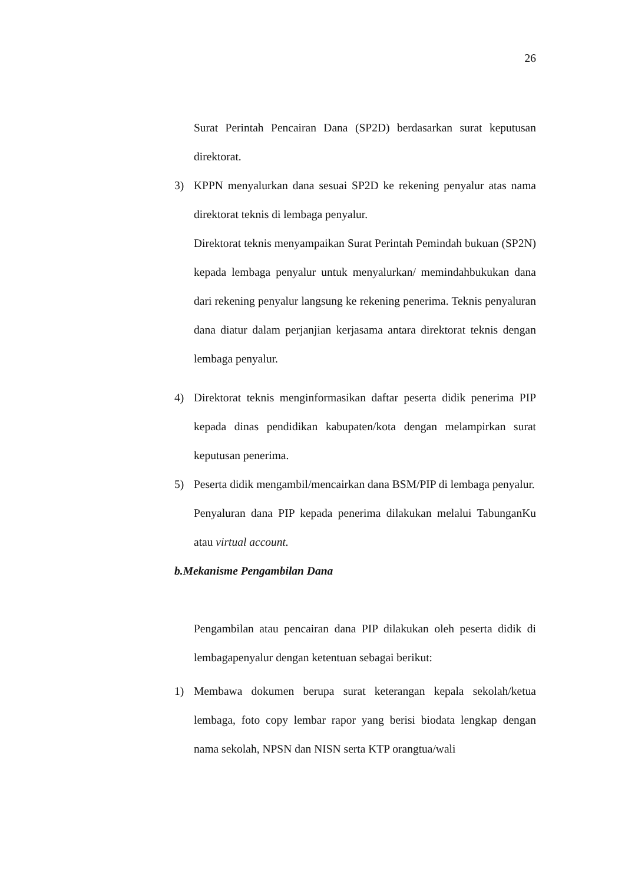26
Surat Perintah Pencairan Dana (SP2D) berdasarkan surat keputusan direktorat.
3) KPPN menyalurkan dana sesuai SP2D ke rekening penyalur atas nama direktorat teknis di lembaga penyalur.
Direktorat teknis menyampaikan Surat Perintah Pemindah bukuan (SP2N) kepada lembaga penyalur untuk menyalurkan/ memindahbukukan dana dari rekening penyalur langsung ke rekening penerima. Teknis penyaluran dana diatur dalam perjanjian kerjasama antara direktorat teknis dengan lembaga penyalur.
4) Direktorat teknis menginformasikan daftar peserta didik penerima PIP kepada dinas pendidikan kabupaten/kota dengan melampirkan surat keputusan penerima.
5) Peserta didik mengambil/mencairkan dana BSM/PIP di lembaga penyalur.
Penyaluran dana PIP kepada penerima dilakukan melalui TabunganKu atau virtual account.
b. Mekanisme Pengambilan Dana
Pengambilan atau pencairan dana PIP dilakukan oleh peserta didik di lembagapenyalur dengan ketentuan sebagai berikut:
1) Membawa dokumen berupa surat keterangan kepala sekolah/ketua lembaga, foto copy lembar rapor yang berisi biodata lengkap dengan nama sekolah, NPSN dan NISN serta KTP orangtua/wali